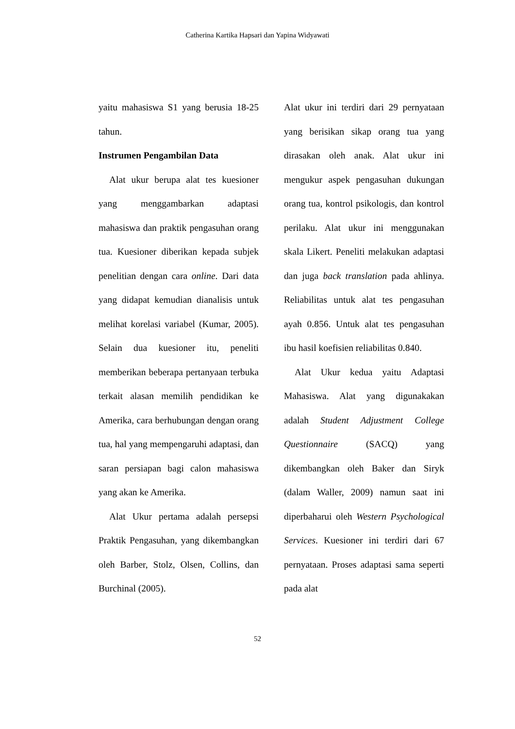Catherina Kartika Hapsari dan Yapina Widyawati
yaitu mahasiswa S1 yang berusia 18-25 tahun.
Instrumen Pengambilan Data
Alat ukur berupa alat tes kuesioner yang menggambarkan adaptasi mahasiswa dan praktik pengasuhan orang tua. Kuesioner diberikan kepada subjek penelitian dengan cara online. Dari data yang didapat kemudian dianalisis untuk melihat korelasi variabel (Kumar, 2005). Selain dua kuesioner itu, peneliti memberikan beberapa pertanyaan terbuka terkait alasan memilih pendidikan ke Amerika, cara berhubungan dengan orang tua, hal yang mempengaruhi adaptasi, dan saran persiapan bagi calon mahasiswa yang akan ke Amerika.
Alat Ukur pertama adalah persepsi Praktik Pengasuhan, yang dikembangkan oleh Barber, Stolz, Olsen, Collins, dan Burchinal (2005).
Alat ukur ini terdiri dari 29 pernyataan yang berisikan sikap orang tua yang dirasakan oleh anak. Alat ukur ini mengukur aspek pengasuhan dukungan orang tua, kontrol psikologis, dan kontrol perilaku. Alat ukur ini menggunakan skala Likert. Peneliti melakukan adaptasi dan juga back translation pada ahlinya. Reliabilitas untuk alat tes pengasuhan ayah 0.856. Untuk alat tes pengasuhan ibu hasil koefisien reliabilitas 0.840.
Alat Ukur kedua yaitu Adaptasi Mahasiswa. Alat yang digunakakan adalah Student Adjustment College Questionnaire (SACQ) yang dikembangkan oleh Baker dan Siryk (dalam Waller, 2009) namun saat ini diperbaharui oleh Western Psychological Services. Kuesioner ini terdiri dari 67 pernyataan. Proses adaptasi sama seperti pada alat
52